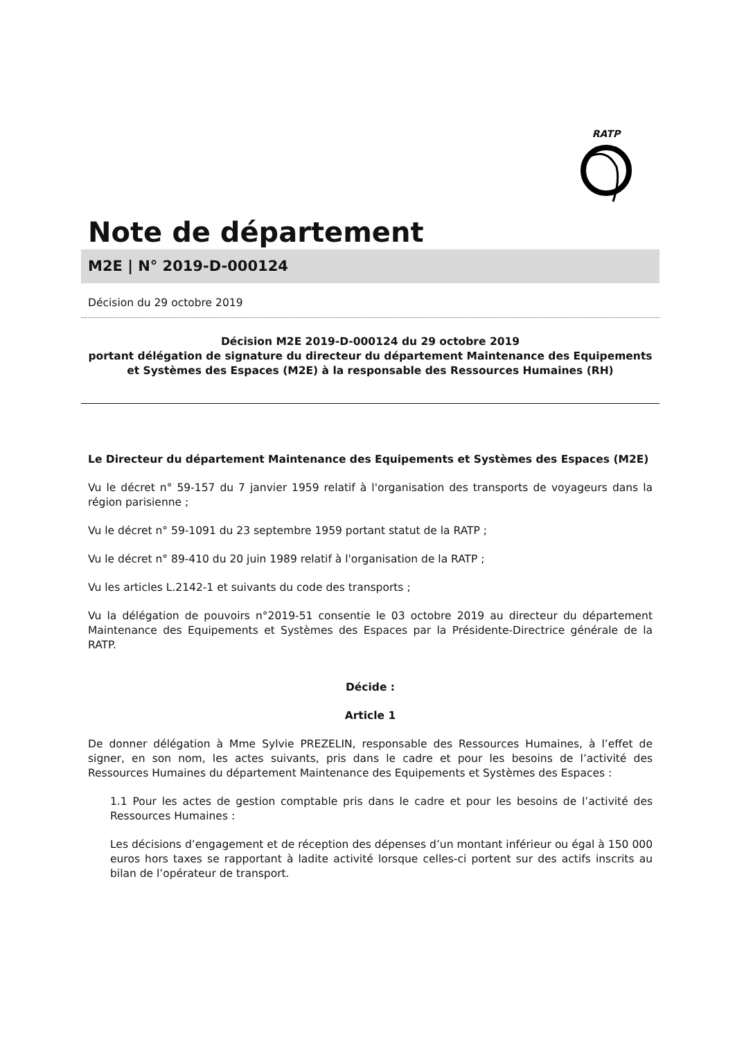RATP
Note de département
M2E | N° 2019-D-000124
Décision du 29 octobre 2019
Décision M2E 2019-D-000124 du 29 octobre 2019
portant délégation de signature du directeur du département Maintenance des Equipements et Systèmes des Espaces (M2E) à la responsable des Ressources Humaines (RH)
Le Directeur du département Maintenance des Equipements et Systèmes des Espaces (M2E)
Vu le décret n° 59-157 du 7 janvier 1959 relatif à l'organisation des transports de voyageurs dans la région parisienne ;
Vu le décret n° 59-1091 du 23 septembre 1959 portant statut de la RATP ;
Vu le décret n° 89-410 du 20 juin 1989 relatif à l'organisation de la RATP ;
Vu les articles L.2142-1 et suivants du code des transports ;
Vu la délégation de pouvoirs n°2019-51 consentie le 03 octobre 2019 au directeur du département Maintenance des Equipements et Systèmes des Espaces par la Présidente-Directrice générale de la RATP.
Décide :
Article 1
De donner délégation à Mme Sylvie PREZELIN, responsable des Ressources Humaines, à l’effet de signer, en son nom, les actes suivants, pris dans le cadre et pour les besoins de l’activité des Ressources Humaines du département Maintenance des Equipements et Systèmes des Espaces :
1.1 Pour les actes de gestion comptable pris dans le cadre et pour les besoins de l’activité des Ressources Humaines :
Les décisions d’engagement et de réception des dépenses d’un montant inférieur ou égal à 150 000 euros hors taxes se rapportant à ladite activité lorsque celles-ci portent sur des actifs inscrits au bilan de l’opérateur de transport.